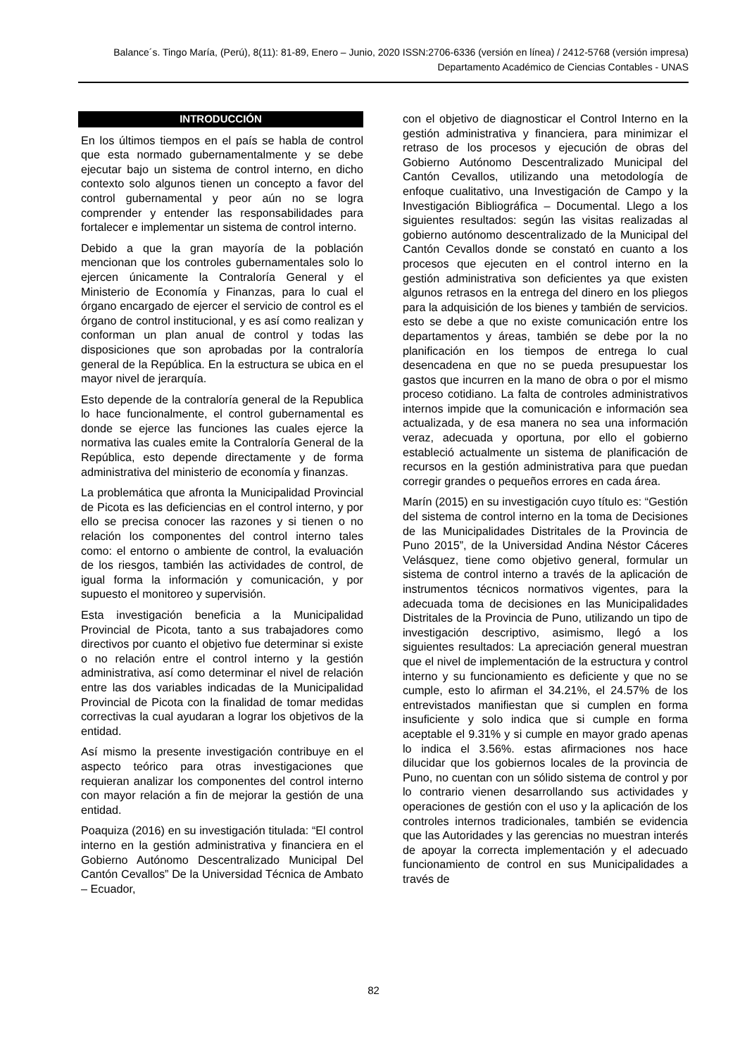Balance´s. Tingo María, (Perú), 8(11): 81-89, Enero – Junio, 2020 ISSN:2706-6336 (versión en línea) / 2412-5768 (versión impresa)
Departamento Académico de Ciencias Contables - UNAS
INTRODUCCIÓN
En los últimos tiempos en el país se habla de control que esta normado gubernamentalmente y se debe ejecutar bajo un sistema de control interno, en dicho contexto solo algunos tienen un concepto a favor del control gubernamental y peor aún no se logra comprender y entender las responsabilidades para fortalecer e implementar un sistema de control interno.
Debido a que la gran mayoría de la población mencionan que los controles gubernamentales solo lo ejercen únicamente la Contraloría General y el Ministerio de Economía y Finanzas, para lo cual el órgano encargado de ejercer el servicio de control es el órgano de control institucional, y es así como realizan y conforman un plan anual de control y todas las disposiciones que son aprobadas por la contraloría general de la República. En la estructura se ubica en el mayor nivel de jerarquía.
Esto depende de la contraloría general de la Republica lo hace funcionalmente, el control gubernamental es donde se ejerce las funciones las cuales ejerce la normativa las cuales emite la Contraloría General de la República, esto depende directamente y de forma administrativa del ministerio de economía y finanzas.
La problemática que afronta la Municipalidad Provincial de Picota es las deficiencias en el control interno, y por ello se precisa conocer las razones y si tienen o no relación los componentes del control interno tales como: el entorno o ambiente de control, la evaluación de los riesgos, también las actividades de control, de igual forma la información y comunicación, y por supuesto el monitoreo y supervisión.
Esta investigación beneficia a la Municipalidad Provincial de Picota, tanto a sus trabajadores como directivos por cuanto el objetivo fue determinar si existe o no relación entre el control interno y la gestión administrativa, así como determinar el nivel de relación entre las dos variables indicadas de la Municipalidad Provincial de Picota con la finalidad de tomar medidas correctivas la cual ayudaran a lograr los objetivos de la entidad.
Así mismo la presente investigación contribuye en el aspecto teórico para otras investigaciones que requieran analizar los componentes del control interno con mayor relación a fin de mejorar la gestión de una entidad.
Poaquiza (2016) en su investigación titulada: “El control interno en la gestión administrativa y financiera en el Gobierno Autónomo Descentralizado Municipal Del Cantón Cevallos” De la Universidad Técnica de Ambato – Ecuador,
con el objetivo de diagnosticar el Control Interno en la gestión administrativa y financiera, para minimizar el retraso de los procesos y ejecución de obras del Gobierno Autónomo Descentralizado Municipal del Cantón Cevallos, utilizando una metodología de enfoque cualitativo, una Investigación de Campo y la Investigación Bibliográfica – Documental. Llego a los siguientes resultados: según las visitas realizadas al gobierno autónomo descentralizado de la Municipal del Cantón Cevallos donde se constató en cuanto a los procesos que ejecuten en el control interno en la gestión administrativa son deficientes ya que existen algunos retrasos en la entrega del dinero en los pliegos para la adquisición de los bienes y también de servicios. esto se debe a que no existe comunicación entre los departamentos y áreas, también se debe por la no planificación en los tiempos de entrega lo cual desencadena en que no se pueda presupuestar los gastos que incurren en la mano de obra o por el mismo proceso cotidiano. La falta de controles administrativos internos impide que la comunicación e información sea actualizada, y de esa manera no sea una información veraz, adecuada y oportuna, por ello el gobierno estableció actualmente un sistema de planificación de recursos en la gestión administrativa para que puedan corregir grandes o pequeños errores en cada área.
Marín (2015) en su investigación cuyo título es: “Gestión del sistema de control interno en la toma de Decisiones de las Municipalidades Distritales de la Provincia de Puno 2015”, de la Universidad Andina Néstor Cáceres Velásquez, tiene como objetivo general, formular un sistema de control interno a través de la aplicación de instrumentos técnicos normativos vigentes, para la adecuada toma de decisiones en las Municipalidades Distritales de la Provincia de Puno, utilizando un tipo de investigación descriptivo, asimismo, llegó a los siguientes resultados: La apreciación general muestran que el nivel de implementación de la estructura y control interno y su funcionamiento es deficiente y que no se cumple, esto lo afirman el 34.21%, el 24.57% de los entrevistados manifiestan que si cumplen en forma insuficiente y solo indica que si cumple en forma aceptable el 9.31% y si cumple en mayor grado apenas lo indica el 3.56%. estas afirmaciones nos hace dilucidar que los gobiernos locales de la provincia de Puno, no cuentan con un sólido sistema de control y por lo contrario vienen desarrollando sus actividades y operaciones de gestión con el uso y la aplicación de los controles internos tradicionales, también se evidencia que las Autoridades y las gerencias no muestran interés de apoyar la correcta implementación y el adecuado funcionamiento de control en sus Municipalidades a través de
82